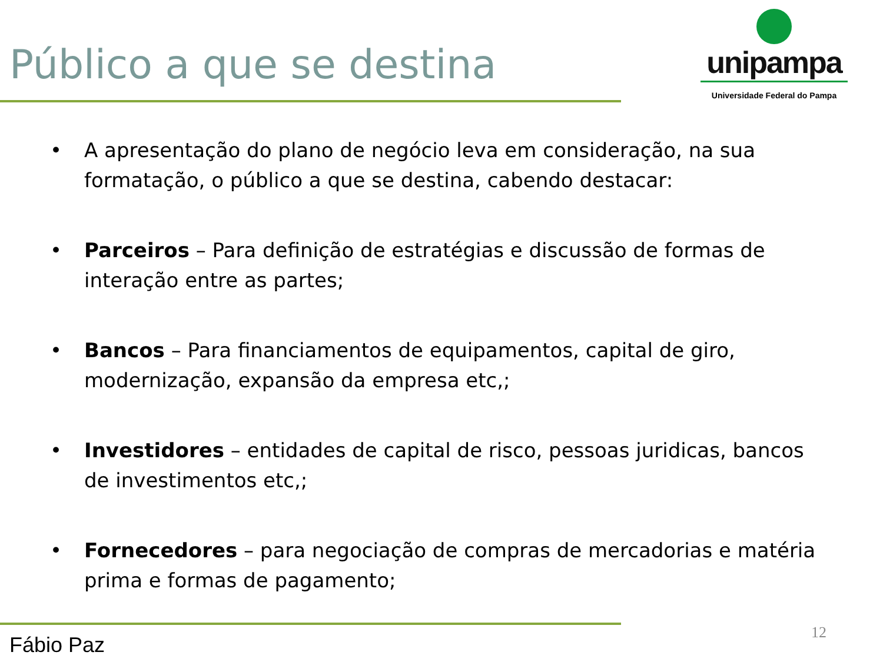Público a que se destina
unipampa
Universidade Federal do Pampa
• A apresentação do plano de negócio leva em consideração, na sua formatação, o público a que se destina, cabendo destacar:
• Parceiros – Para definição de estratégias e discussão de formas de interação entre as partes;
• Bancos – Para financiamentos de equipamentos, capital de giro, modernização, expansão da empresa etc,;
• Investidores – entidades de capital de risco, pessoas juridicas, bancos de investimentos etc,;
• Fornecedores – para negociação de compras de mercadorias e matéria prima e formas de pagamento;
Fábio Paz 12